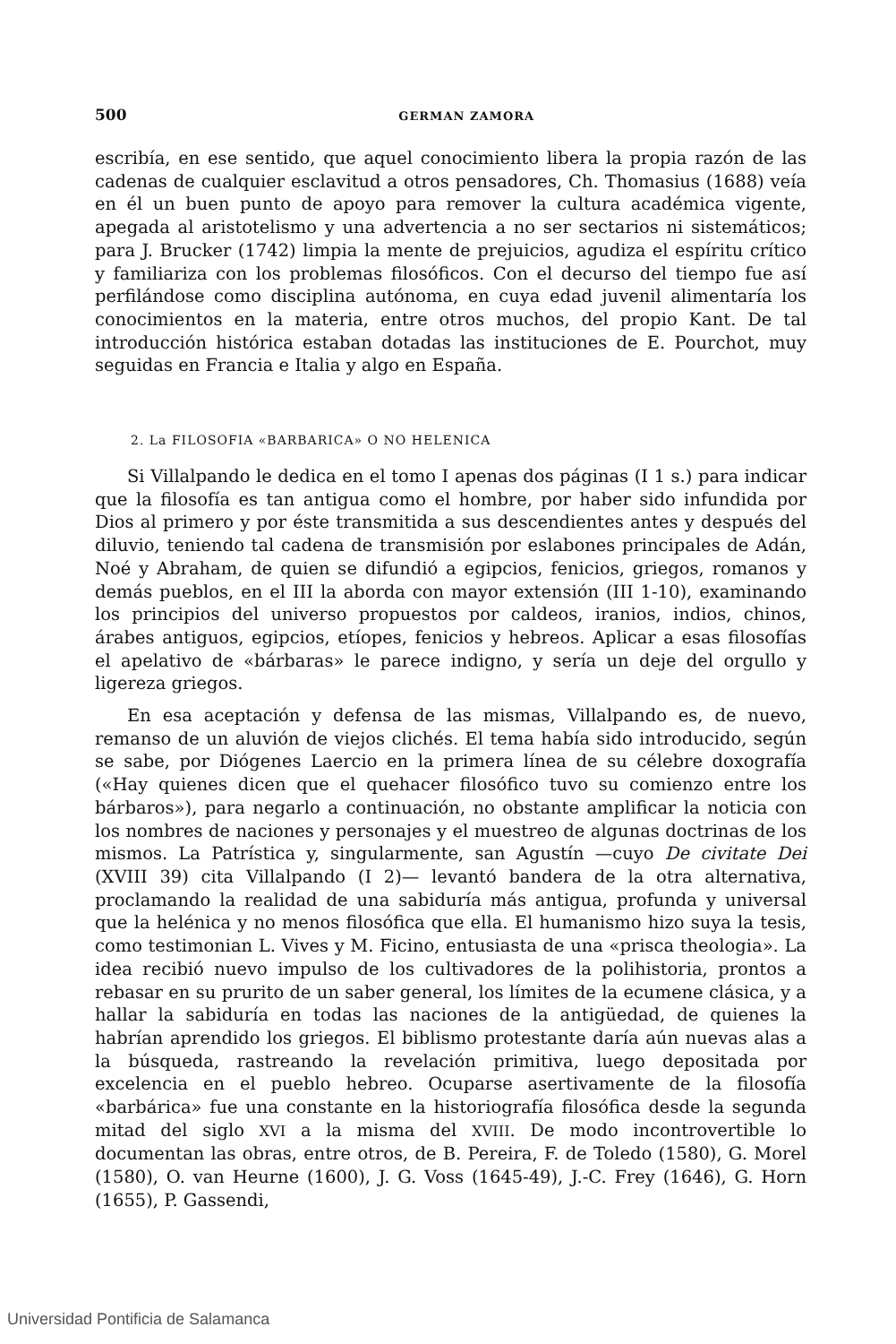500 GERMAN ZAMORA
escribía, en ese sentido, que aquel conocimiento libera la propia razón de las cadenas de cualquier esclavitud a otros pensadores, Ch. Thomasius (1688) veía en él un buen punto de apoyo para remover la cultura académica vigente, apegada al aristotelismo y una advertencia a no ser sectarios ni sistemáticos; para J. Brucker (1742) limpia la mente de prejuicios, agudiza el espíritu crítico y familiariza con los problemas filosóficos. Con el decurso del tiempo fue así perfilándose como disciplina autónoma, en cuya edad juvenil alimentaría los conocimientos en la materia, entre otros muchos, del propio Kant. De tal introducción histórica estaban dotadas las instituciones de E. Pourchot, muy seguidas en Francia e Italia y algo en España.
2. La FILOSOFIA «BARBARICA» O NO HELENICA
Si Villalpando le dedica en el tomo I apenas dos páginas (I 1 s.) para indicar que la filosofía es tan antigua como el hombre, por haber sido infundida por Dios al primero y por éste transmitida a sus descendientes antes y después del diluvio, teniendo tal cadena de transmisión por eslabones principales de Adán, Noé y Abraham, de quien se difundió a egipcios, fenicios, griegos, romanos y demás pueblos, en el III la aborda con mayor extensión (III 1-10), examinando los principios del universo propuestos por caldeos, iranios, indios, chinos, árabes antiguos, egipcios, etíopes, fenicios y hebreos. Aplicar a esas filosofías el apelativo de «bárbaras» le parece indigno, y sería un deje del orgullo y ligereza griegos.
En esa aceptación y defensa de las mismas, Villalpando es, de nuevo, remanso de un aluvión de viejos clichés. El tema había sido introducido, según se sabe, por Diógenes Laercio en la primera línea de su célebre doxografía («Hay quienes dicen que el quehacer filosófico tuvo su comienzo entre los bárbaros»), para negarlo a continuación, no obstante amplificar la noticia con los nombres de naciones y personajes y el muestreo de algunas doctrinas de los mismos. La Patrística y, singularmente, san Agustín —cuyo De civitate Dei (XVIII 39) cita Villalpando (I 2)— levantó bandera de la otra alternativa, proclamando la realidad de una sabiduría más antigua, profunda y universal que la helénica y no menos filosófica que ella. El humanismo hizo suya la tesis, como testimonian L. Vives y M. Ficino, entusiasta de una «prisca theologia». La idea recibió nuevo impulso de los cultivadores de la polihistoria, prontos a rebasar en su prurito de un saber general, los límites de la ecumene clásica, y a hallar la sabiduría en todas las naciones de la antigüedad, de quienes la habrían aprendido los griegos. El biblismo protestante daría aún nuevas alas a la búsqueda, rastreando la revelación primitiva, luego depositada por excelencia en el pueblo hebreo. Ocuparse asertivamente de la filosofía «barbárica» fue una constante en la historiografía filosófica desde la segunda mitad del siglo XVI a la misma del XVIII. De modo incontrovertible lo documentan las obras, entre otros, de B. Pereira, F. de Toledo (1580), G. Morel (1580), O. van Heurne (1600), J. G. Voss (1645-49), J.-C. Frey (1646), G. Horn (1655), P. Gassendi,
Universidad Pontificia de Salamanca